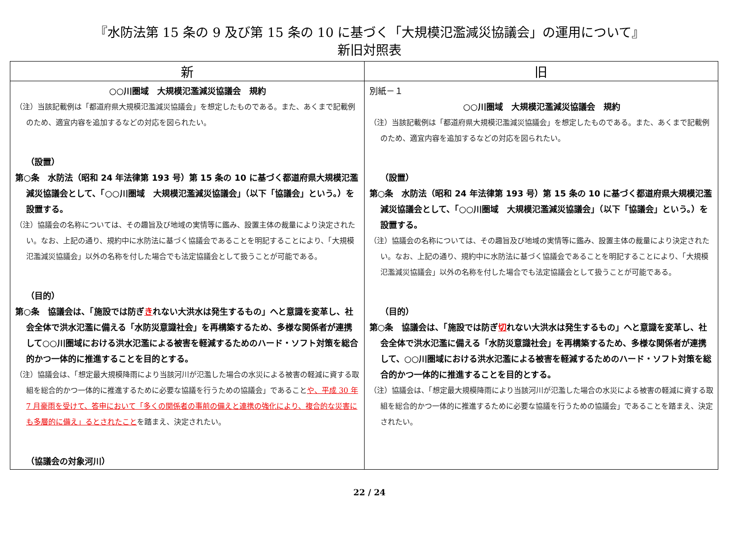『水防法第 15 条の 9 及び第 15 条の 10 に基づく「大規模氾濫減災協議会」の運用について』
新旧対照表
| 新 | 旧 |
| --- | --- |
| ○○川圏域 大規模氾濫減災協議会 規約 （注）当該記載例は「都道府県大規模氾濫減災協議会」を想定したものである。また、あくまで記載例のため、適宜内容を追加するなどの対応を図られたい。 （設置） 第○条 水防法（昭和 24 年法律第 193 号）第 15 条の 10 に基づく都道府県大規模氾濫減災協議会として、「○○川圏域 大規模氾濫減災協議会」（以下「協議会」という。）を設置する。 （注）協議会の名称については、その趣旨及び地域の実情等に鑑み、設置主体の裁量により決定されたい。なお、上記の通り、規約中に水防法に基づく協議会であることを明記することにより、「大規模氾濫減災協議会」以外の名称を付した場合でも法定協議会として扱うことが可能である。 （目的） 第○条 協議会は、「施設では防ぎ き れない大洪水は発生するもの」へと意識を変革し、社会全体で洪水氾濫に備える「水防災意識社会」を再構築するため、多様な関係者が連携して○○川圏域における洪水氾濫による被害を軽減するためのハード・ソフト対策を総合的かつ一体的に推進することを目的とする。 （注）協議会は、「想定最大規模降雨により当該河川が氾濫した場合の水災による被害の軽減に資する取組を総合的かつ一体的に推進するために必要な協議を行うための協議会」であること や、平成 30 年 7 月豪雨を受けて、答申において「多くの関係者の事前の備えと連携の強化により、複合的な災害にも多層的に備え」るとされたこと を踏まえ、決定されたい。 （協議会の対象河川） | 別紙－１ ○○川圏域 大規模氾濫減災協議会 規約 （注）当該記載例は「都道府県大規模氾濫減災協議会」を想定したものである。また、あくまで記載例のため、適宜内容を追加するなどの対応を図られたい。 （設置） 第○条 水防法（昭和 24 年法律第 193 号）第 15 条の 10 に基づく都道府県大規模氾濫減災協議会として、「○○川圏域 大規模氾濫減災協議会」（以下「協議会」という。）を設置する。 （注）協議会の名称については、その趣旨及び地域の実情等に鑑み、設置主体の裁量により決定されたい。なお、上記の通り、規約中に水防法に基づく協議会であることを明記することにより、「大規模氾濫減災協議会」以外の名称を付した場合でも法定協議会として扱うことが可能である。 （目的） 第○条 協議会は、「施設では防ぎ 切 れない大洪水は発生するもの」へと意識を変革し、社会全体で洪水氾濫に備える「水防災意識社会」を再構築するため、多様な関係者が連携して、○○川圏域における洪水氾濫による被害を軽減するためのハード・ソフト対策を総合的かつ一体的に推進することを目的とする。 （注）協議会は、「想定最大規模降雨により当該河川が氾濫した場合の水災による被害の軽減に資する取組を総合的かつ一体的に推進するために必要な協議を行うための協議会」であることを踏まえ、決定されたい。 |
22 / 24